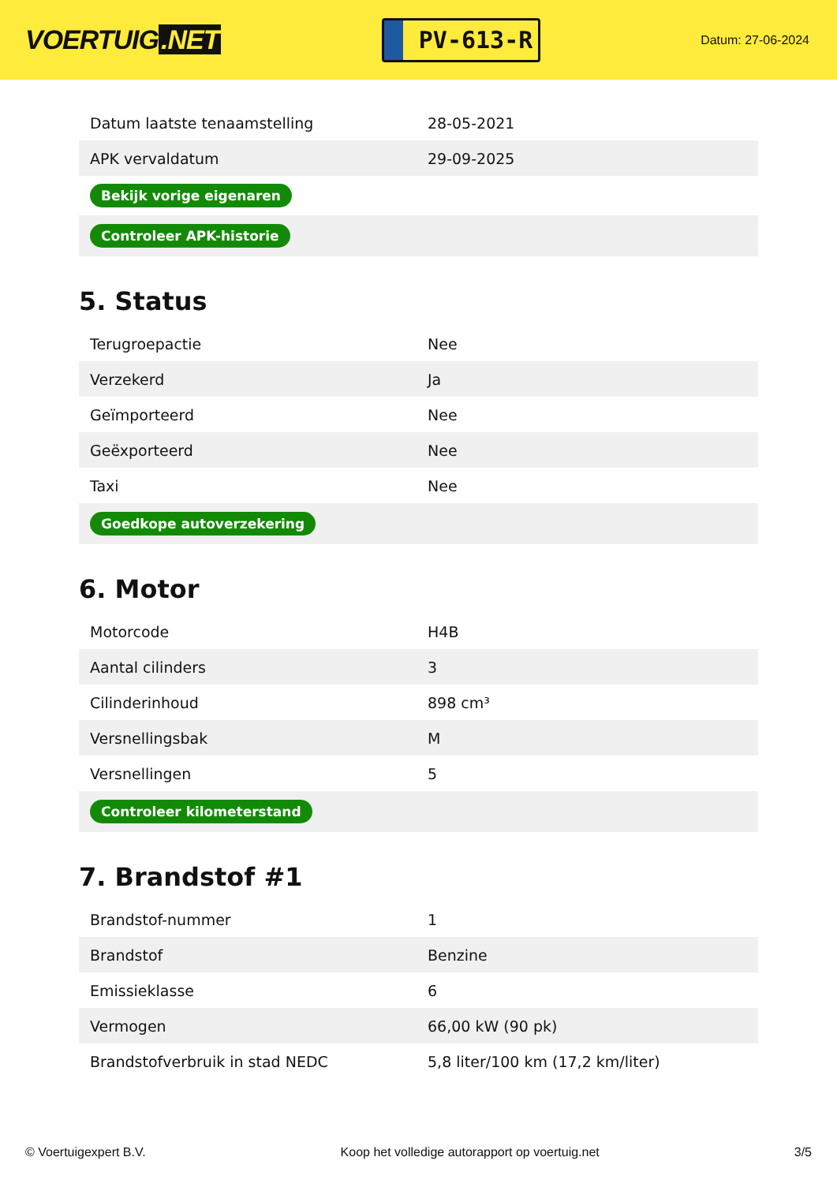VOERTUIG.NET
PV-613-R
Datum: 27-06-2024
| Datum laatste tenaamstelling | 28-05-2021 |
| APK vervaldatum | 29-09-2025 |
| Bekijk vorige eigenaren | |
| Controleer APK-historie | |
5. Status
| Terugroepactie | Nee |
| Verzekerd | Ja |
| Geïmporteerd | Nee |
| Geëxporteerd | Nee |
| Taxi | Nee |
| Goedkope autoverzekering | |
6. Motor
| Motorcode | H4B |
| Aantal cilinders | 3 |
| Cilinderinhoud | 898 cm³ |
| Versnellingsbak | M |
| Versnellingen | 5 |
| Controleer kilometerstand | |
7. Brandstof #1
| Brandstof-nummer | 1 |
| Brandstof | Benzine |
| Emissieklasse | 6 |
| Vermogen | 66,00 kW (90 pk) |
| Brandstofverbruik in stad NEDC | 5,8 liter/100 km (17,2 km/liter) |
© Voertuigexpert B.V. Koop het volledige autorapport op voertuig.net 3/5